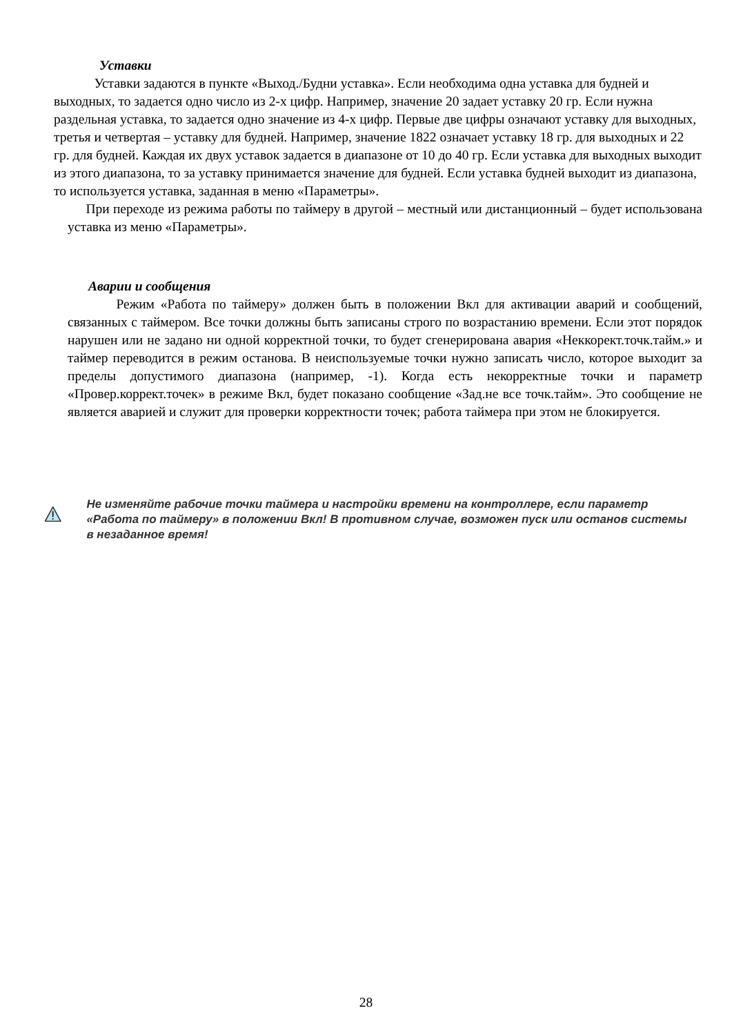Уставки
Уставки задаются в пункте «Выход./Будни уставка». Если необходима одна уставка для будней и выходных, то задается одно число из 2-х цифр. Например, значение 20 задает уставку 20 гр. Если нужна раздельная уставка, то задается одно значение из 4-х цифр. Первые две цифры означают уставку для выходных, третья и четвертая – уставку для будней. Например, значение 1822 означает уставку 18 гр. для выходных и 22 гр. для будней. Каждая их двух уставок задается в диапазоне от 10 до 40 гр. Если уставка для выходных выходит из этого диапазона, то за уставку принимается значение для будней. Если уставка будней выходит из диапазона, то используется уставка, заданная в меню «Параметры».
При переходе из режима работы по таймеру в другой – местный или дистанционный – будет использована уставка из меню «Параметры».
Аварии и сообщения
Режим «Работа по таймеру» должен быть в положении Вкл для активации аварий и сообщений, связанных с таймером. Все точки должны быть записаны строго по возрастанию времени. Если этот порядок нарушен или не задано ни одной корректной точки, то будет сгенерирована авария «Неккорект.точк.тайм.» и таймер переводится в режим останова. В неиспользуемые точки нужно записать число, которое выходит за пределы допустимого диапазона (например, -1). Когда есть некорректные точки и параметр «Провер.коррект.точек» в режиме Вкл, будет показано сообщение «Зад.не все точк.тайм». Это сообщение не является аварией и служит для проверки корректности точек; работа таймера при этом не блокируется.
Не изменяйте рабочие точки таймера и настройки времени на контроллере, если параметр «Работа по таймеру» в положении Вкл! В противном случае, возможен пуск или останов системы в незаданное время!
28